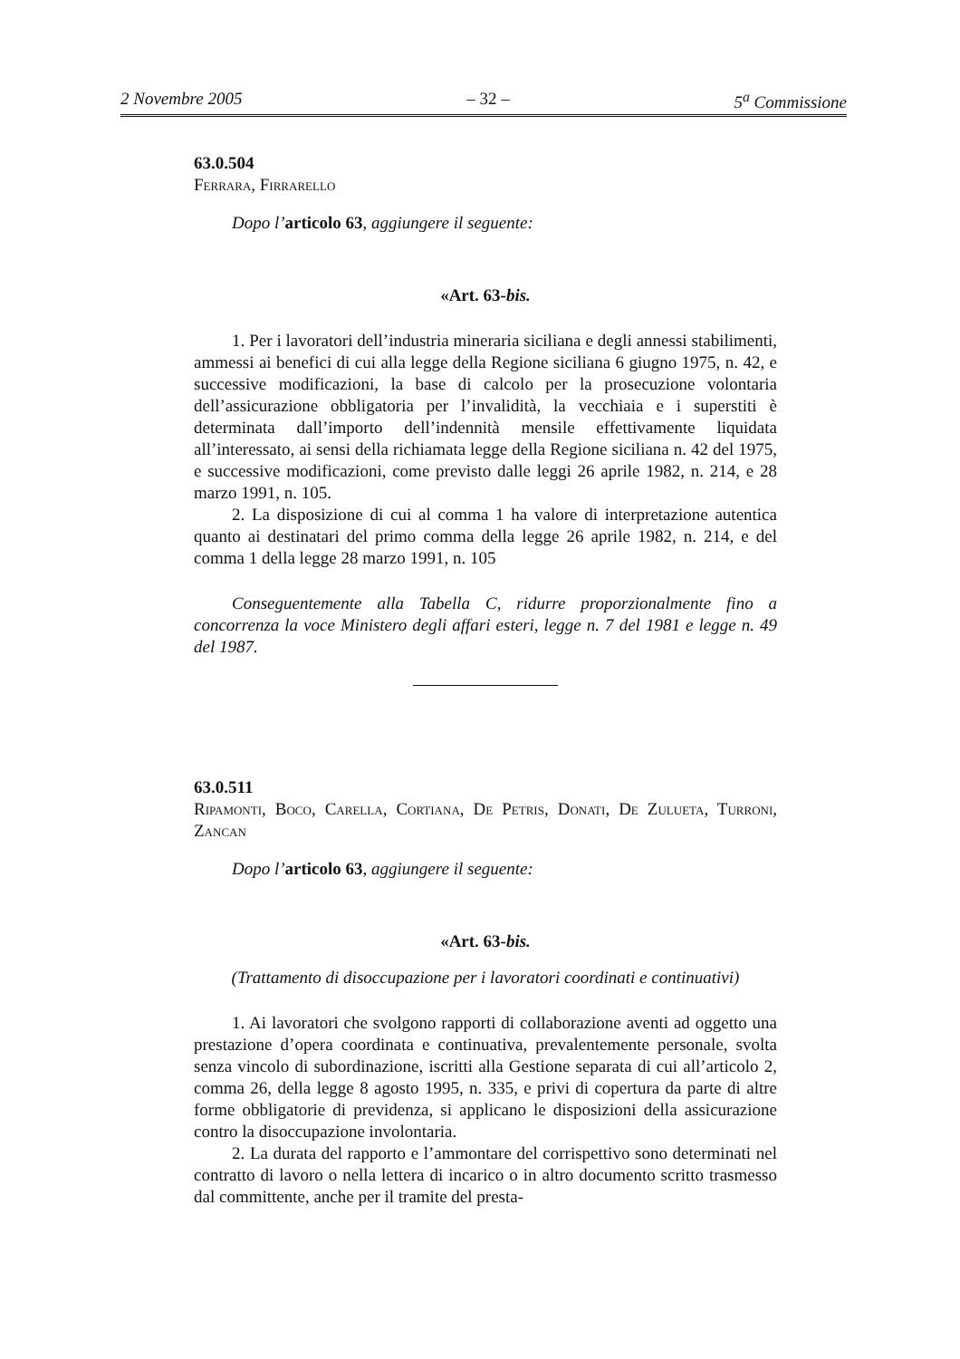2 Novembre 2005 – 32 – 5<sup>a</sup> Commissione
63.0.504
Ferrara, Firrarello
Dopo l’articolo 63, aggiungere il seguente:
«Art. 63-bis.
1. Per i lavoratori dell’industria mineraria siciliana e degli annessi stabilimenti, ammessi ai benefici di cui alla legge della Regione siciliana 6 giugno 1975, n. 42, e successive modificazioni, la base di calcolo per la prosecuzione volontaria dell’assicurazione obbligatoria per l’invalidità, la vecchiaia e i superstiti è determinata dall’importo dell’indennità mensile effettivamente liquidata all’interessato, ai sensi della richiamata legge della Regione siciliana n. 42 del 1975, e successive modificazioni, come previsto dalle leggi 26 aprile 1982, n. 214, e 28 marzo 1991, n. 105.
2. La disposizione di cui al comma 1 ha valore di interpretazione autentica quanto ai destinatari del primo comma della legge 26 aprile 1982, n. 214, e del comma 1 della legge 28 marzo 1991, n. 105
Conseguentemente alla Tabella C, ridurre proporzionalmente fino a concorrenza la voce Ministero degli affari esteri, legge n. 7 del 1981 e legge n. 49 del 1987.
63.0.511
Ripamonti, Boco, Carella, Cortiana, De Petris, Donati, De Zulueta, Turroni, Zancan
Dopo l’articolo 63, aggiungere il seguente:
«Art. 63-bis.
(Trattamento di disoccupazione per i lavoratori coordinati e continuativi)
1. Ai lavoratori che svolgono rapporti di collaborazione aventi ad oggetto una prestazione d’opera coordinata e continuativa, prevalentemente personale, svolta senza vincolo di subordinazione, iscritti alla Gestione separata di cui all’articolo 2, comma 26, della legge 8 agosto 1995, n. 335, e privi di copertura da parte di altre forme obbligatorie di previdenza, si applicano le disposizioni della assicurazione contro la disoccupazione involontaria.
2. La durata del rapporto e l’ammontare del corrispettivo sono determinati nel contratto di lavoro o nella lettera di incarico o in altro documento scritto trasmesso dal committente, anche per il tramite del presta-